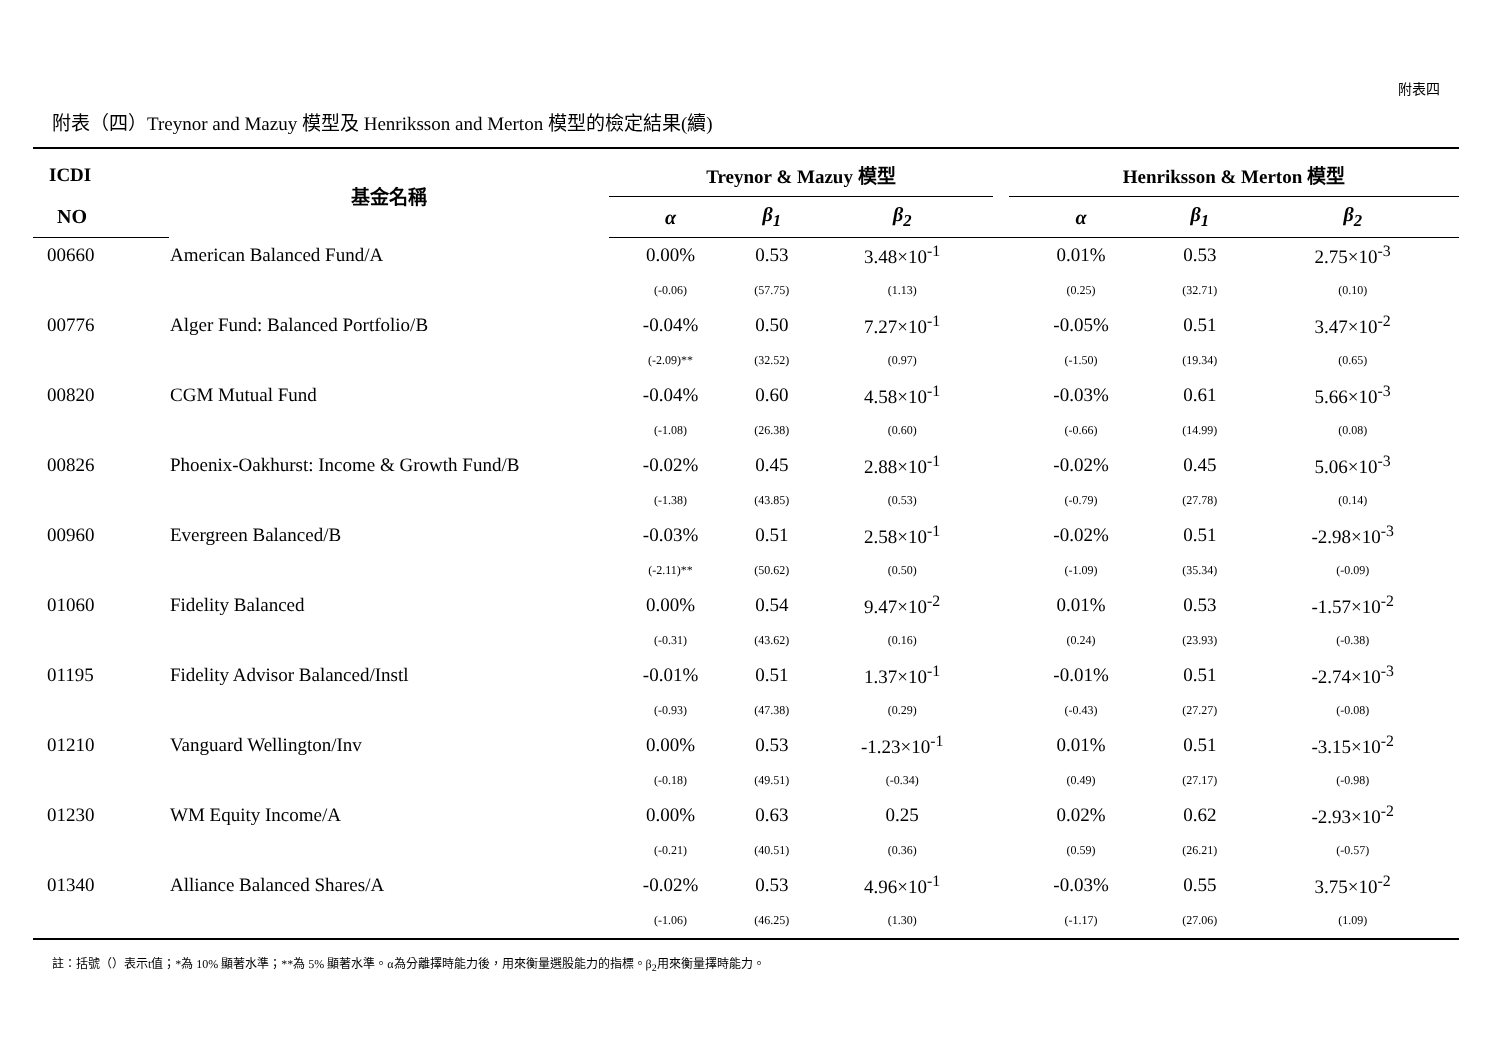附表四
附表（四）Treynor and Mazuy 模型及 Henriksson and Merton 模型的檢定結果(續)
| ICDI | 基金名稱 | Treynor & Mazuy 模型 | | | | Henriksson & Merton 模型 | | |
| --- | --- | --- | --- | --- | --- | --- | --- | --- |
| NO | | α | β<sub>1</sub> | β<sub>2</sub> | | α | β<sub>1</sub> | β<sub>2</sub> |
| 00660 | American Balanced Fund/A | 0.00% | 0.53 | 3.48×10<sup>-1</sup> | | 0.01% | 0.53 | 2.75×10<sup>-3</sup> |
| | | (-0.06) | (57.75) | (1.13) | | (0.25) | (32.71) | (0.10) |
| 00776 | Alger Fund: Balanced Portfolio/B | -0.04% | 0.50 | 7.27×10<sup>-1</sup> | | -0.05% | 0.51 | 3.47×10<sup>-2</sup> |
| | | (-2.09)** | (32.52) | (0.97) | | (-1.50) | (19.34) | (0.65) |
| 00820 | CGM Mutual Fund | -0.04% | 0.60 | 4.58×10<sup>-1</sup> | | -0.03% | 0.61 | 5.66×10<sup>-3</sup> |
| | | (-1.08) | (26.38) | (0.60) | | (-0.66) | (14.99) | (0.08) |
| 00826 | Phoenix-Oakhurst: Income & Growth Fund/B | -0.02% | 0.45 | 2.88×10<sup>-1</sup> | | -0.02% | 0.45 | 5.06×10<sup>-3</sup> |
| | | (-1.38) | (43.85) | (0.53) | | (-0.79) | (27.78) | (0.14) |
| 00960 | Evergreen Balanced/B | -0.03% | 0.51 | 2.58×10<sup>-1</sup> | | -0.02% | 0.51 | -2.98×10<sup>-3</sup> |
| | | (-2.11)** | (50.62) | (0.50) | | (-1.09) | (35.34) | (-0.09) |
| 01060 | Fidelity Balanced | 0.00% | 0.54 | 9.47×10<sup>-2</sup> | | 0.01% | 0.53 | -1.57×10<sup>-2</sup> |
| | | (-0.31) | (43.62) | (0.16) | | (0.24) | (23.93) | (-0.38) |
| 01195 | Fidelity Advisor Balanced/Instl | -0.01% | 0.51 | 1.37×10<sup>-1</sup> | | -0.01% | 0.51 | -2.74×10<sup>-3</sup> |
| | | (-0.93) | (47.38) | (0.29) | | (-0.43) | (27.27) | (-0.08) |
| 01210 | Vanguard Wellington/Inv | 0.00% | 0.53 | -1.23×10<sup>-1</sup> | | 0.01% | 0.51 | -3.15×10<sup>-2</sup> |
| | | (-0.18) | (49.51) | (-0.34) | | (0.49) | (27.17) | (-0.98) |
| 01230 | WM Equity Income/A | 0.00% | 0.63 | 0.25 | | 0.02% | 0.62 | -2.93×10<sup>-2</sup> |
| | | (-0.21) | (40.51) | (0.36) | | (0.59) | (26.21) | (-0.57) |
| 01340 | Alliance Balanced Shares/A | -0.02% | 0.53 | 4.96×10<sup>-1</sup> | | -0.03% | 0.55 | 3.75×10<sup>-2</sup> |
| | | (-1.06) | (46.25) | (1.30) | | (-1.17) | (27.06) | (1.09) |
註：括號（）表示t值；*為 10% 顯著水準；**為 5% 顯著水準。α為分離擇時能力後，用來衡量選股能力的指標。β<sub>2</sub>用來衡量擇時能力。